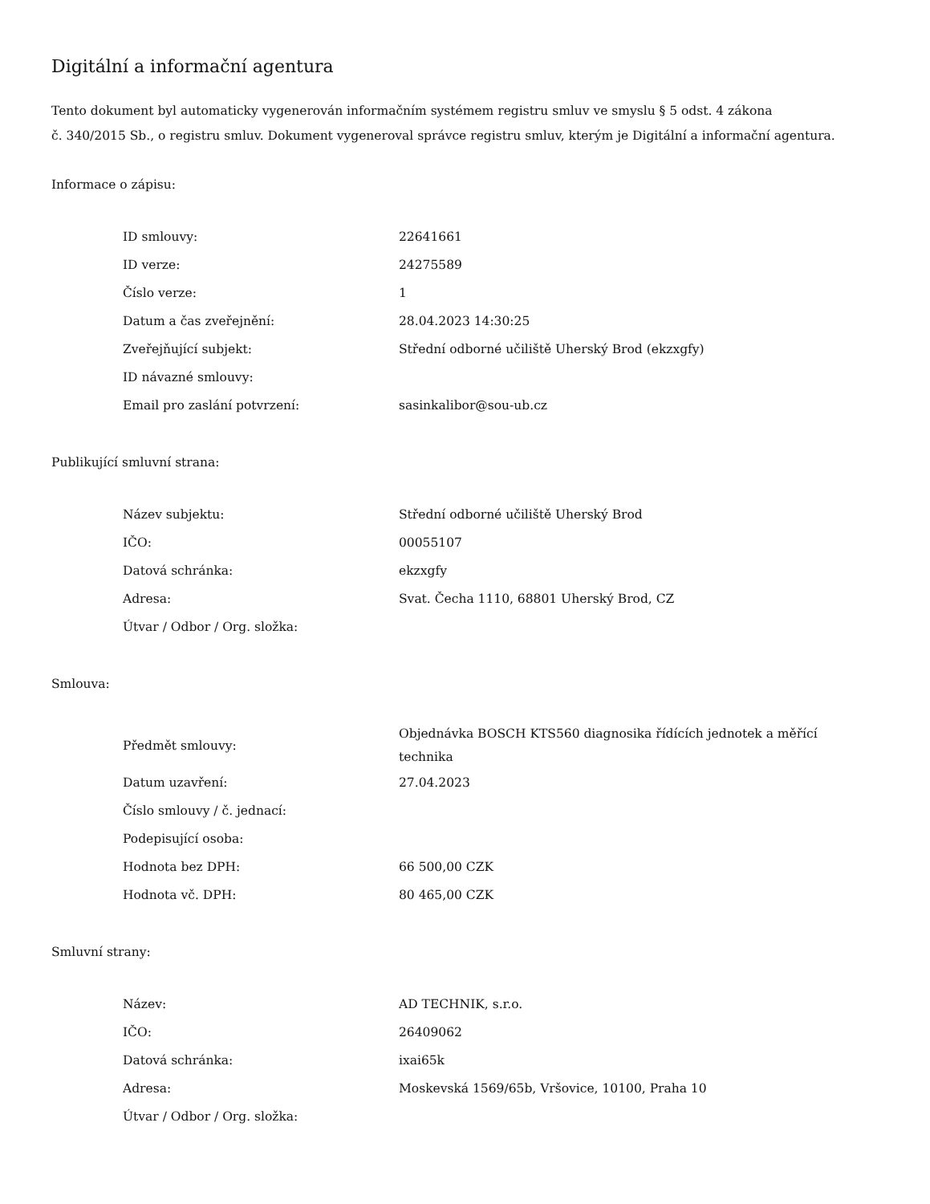Digitální a informační agentura
Tento dokument byl automaticky vygenerován informačním systémem registru smluv ve smyslu § 5 odst. 4 zákona
č. 340/2015 Sb., o registru smluv. Dokument vygeneroval správce registru smluv, kterým je Digitální a informační agentura.
Informace o zápisu:
| ID smlouvy: | 22641661 |
| ID verze: | 24275589 |
| Číslo verze: | 1 |
| Datum a čas zveřejnění: | 28.04.2023 14:30:25 |
| Zveřejňující subjekt: | Střední odborné učiliště Uherský Brod (ekzxgfy) |
| ID návazné smlouvy: | |
| Email pro zaslání potvrzení: | sasinkalibor@sou-ub.cz |
Publikující smluvní strana:
| Název subjektu: | Střední odborné učiliště Uherský Brod |
| IČO: | 00055107 |
| Datová schránka: | ekzxgfy |
| Adresa: | Svat. Čecha 1110, 68801 Uherský Brod, CZ |
| Útvar / Odbor / Org. složka: | |
Smlouva:
| Předmět smlouvy: | Objednávka BOSCH KTS560 diagnosika řídících jednotek a měřící technika |
| Datum uzavření: | 27.04.2023 |
| Číslo smlouvy / č. jednací: | |
| Podepisující osoba: | |
| Hodnota bez DPH: | 66 500,00 CZK |
| Hodnota vč. DPH: | 80 465,00 CZK |
Smluvní strany:
| Název: | AD TECHNIK, s.r.o. |
| IČO: | 26409062 |
| Datová schránka: | ixai65k |
| Adresa: | Moskevská 1569/65b, Vršovice, 10100, Praha 10 |
| Útvar / Odbor / Org. složka: | |